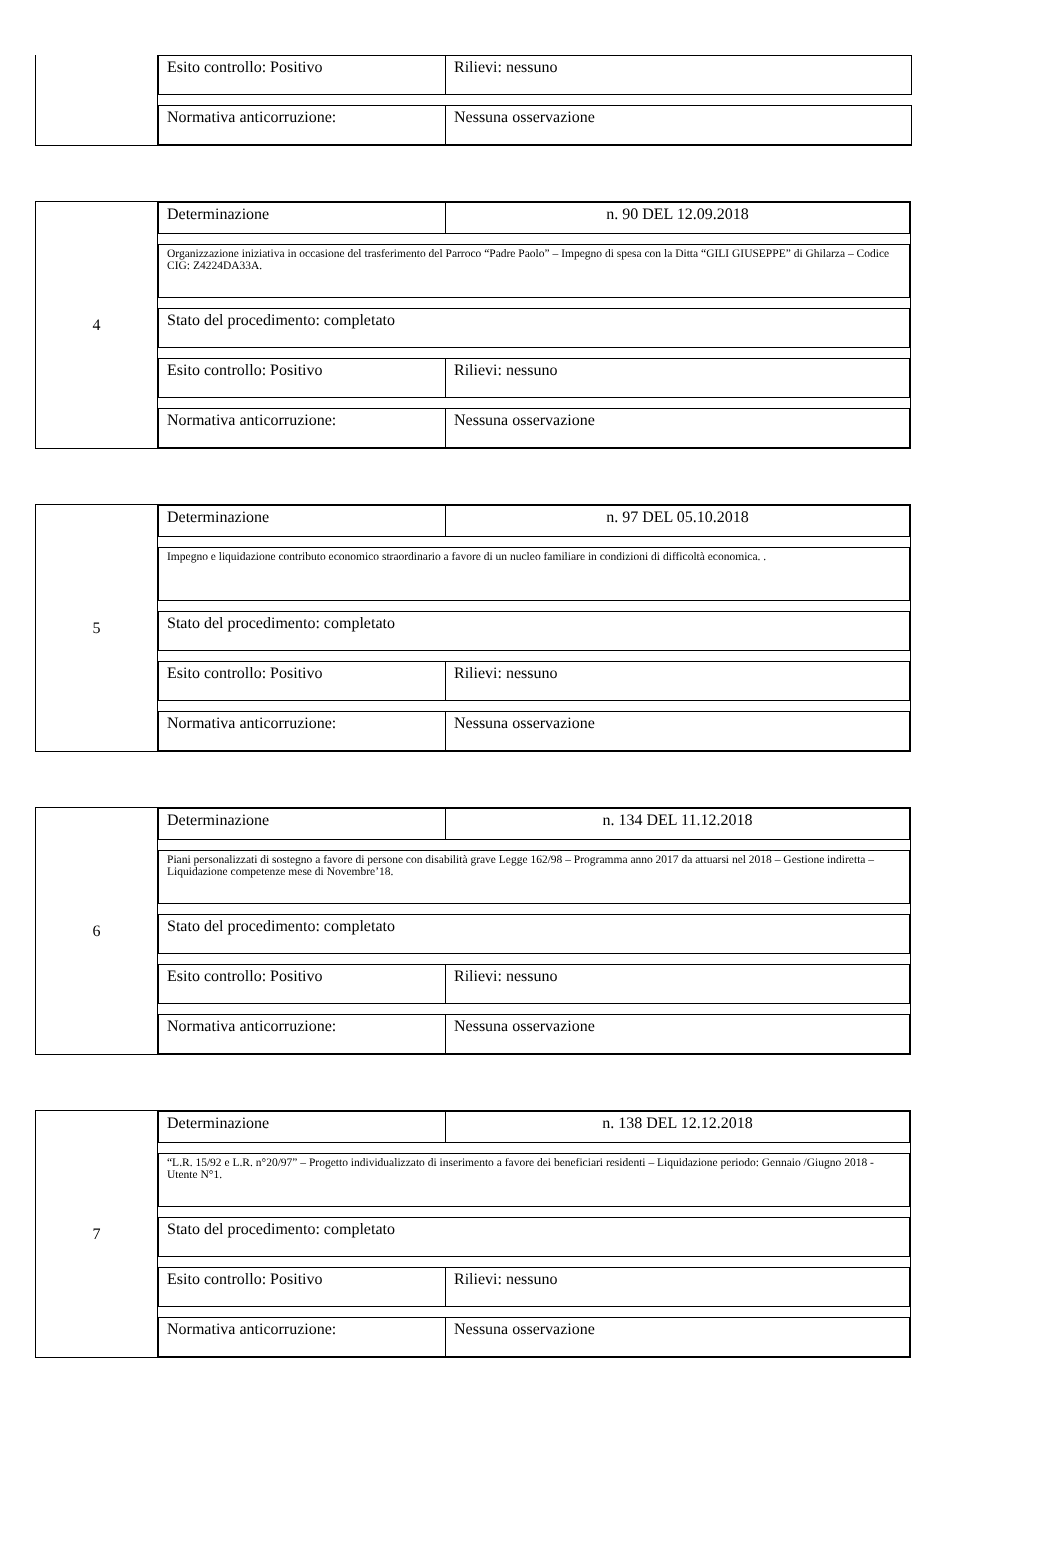Esito controllo: Positivo Rilievi: nessuno
Normativa anticorruzione: Nessuna osservazione
4 Determinazione n. 90 DEL 12.09.2018
Organizzazione iniziativa in occasione del trasferimento del Parroco “Padre Paolo” – Impegno di spesa con la Ditta “GILI GIUSEPPE” di Ghilarza – Codice CIG: Z4224DA33A.
Stato del procedimento: completato
Esito controllo: Positivo Rilievi: nessuno
Normativa anticorruzione: Nessuna osservazione
5 Determinazione n. 97 DEL 05.10.2018
Impegno e liquidazione contributo economico straordinario a favore di un nucleo familiare in condizioni di difficoltà economica. .
Stato del procedimento: completato
Esito controllo: Positivo Rilievi: nessuno
Normativa anticorruzione: Nessuna osservazione
6 Determinazione n. 134 DEL 11.12.2018
Piani personalizzati di sostegno a favore di persone con disabilità grave Legge 162/98 – Programma anno 2017 da attuarsi nel 2018 – Gestione indiretta – Liquidazione competenze mese di Novembre’18.
Stato del procedimento: completato
Esito controllo: Positivo Rilievi: nessuno
Normativa anticorruzione: Nessuna osservazione
7 Determinazione n. 138 DEL 12.12.2018
“L.R. 15/92 e L.R. n°20/97” – Progetto individualizzato di inserimento a favore dei beneficiari residenti – Liquidazione periodo: Gennaio /Giugno 2018 - Utente N°1.
Stato del procedimento: completato
Esito controllo: Positivo Rilievi: nessuno
Normativa anticorruzione: Nessuna osservazione